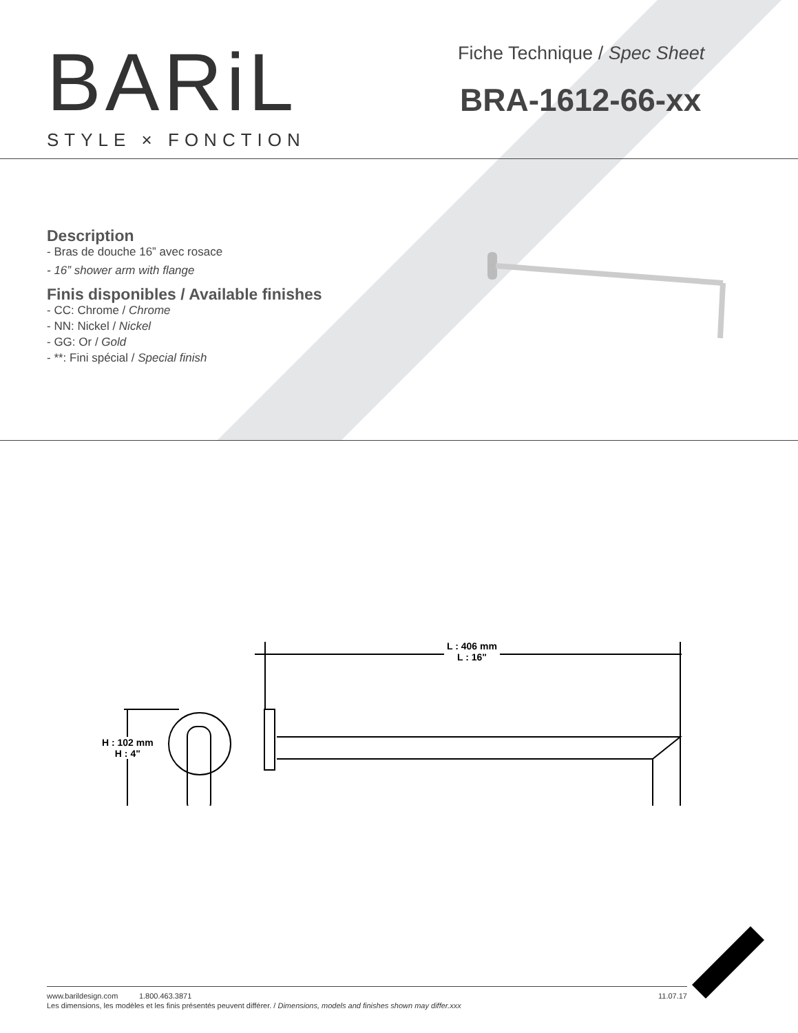BARiL
STYLE × FONCTION
Fiche Technique / Spec Sheet
BRA-1612-66-xx
Description
- Bras de douche 16” avec rosace
- 16” shower arm with flange
Finis disponibles / Available finishes
- CC: Chrome / Chrome
- NN: Nickel / Nickel
- GG: Or / Gold
- **: Fini spécial / Special finish
L : 406 mm
L : 16"
H : 102 mm
H : 4"
www.barildesign.com 1.800.463.3871 11.07.17
Les dimensions, les modèles et les finis présentés peuvent différer. / Dimensions, models and finishes shown may differ.xxx